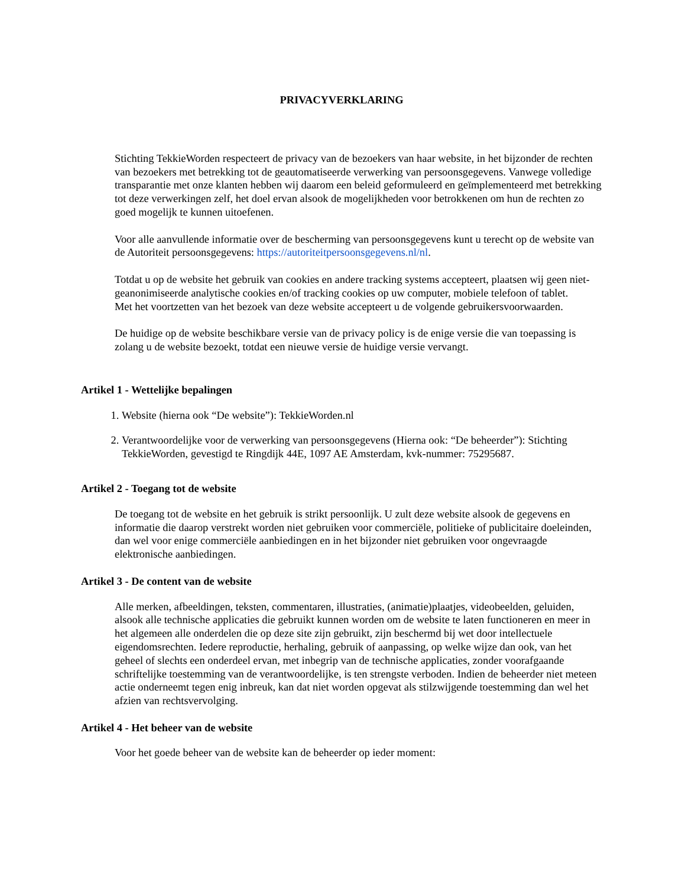PRIVACYVERKLARING
Stichting TekkieWorden respecteert de privacy van de bezoekers van haar website, in het bijzonder de rechten van bezoekers met betrekking tot de geautomatiseerde verwerking van persoonsgegevens. Vanwege volledige transparantie met onze klanten hebben wij daarom een beleid geformuleerd en geïmplementeerd met betrekking tot deze verwerkingen zelf, het doel ervan alsook de mogelijkheden voor betrokkenen om hun de rechten zo goed mogelijk te kunnen uitoefenen.
Voor alle aanvullende informatie over de bescherming van persoonsgegevens kunt u terecht op de website van de Autoriteit persoonsgegevens: https://autoriteitpersoonsgegevens.nl/nl.
Totdat u op de website het gebruik van cookies en andere tracking systems accepteert, plaatsen wij geen niet-geanonimiseerde analytische cookies en/of tracking cookies op uw computer, mobiele telefoon of tablet.
Met het voortzetten van het bezoek van deze website accepteert u de volgende gebruikersvoorwaarden.
De huidige op de website beschikbare versie van de privacy policy is de enige versie die van toepassing is zolang u de website bezoekt, totdat een nieuwe versie de huidige versie vervangt.
Artikel 1 - Wettelijke bepalingen
1. Website (hierna ook “De website”): TekkieWorden.nl
2. Verantwoordelijke voor de verwerking van persoonsgegevens (Hierna ook: “De beheerder”): Stichting TekkieWorden, gevestigd te Ringdijk 44E, 1097 AE Amsterdam, kvk-nummer: 75295687.
Artikel 2 - Toegang tot de website
De toegang tot de website en het gebruik is strikt persoonlijk. U zult deze website alsook de gegevens en informatie die daarop verstrekt worden niet gebruiken voor commerciële, politieke of publicitaire doeleinden, dan wel voor enige commerciële aanbiedingen en in het bijzonder niet gebruiken voor ongevraagde elektronische aanbiedingen.
Artikel 3 - De content van de website
Alle merken, afbeeldingen, teksten, commentaren, illustraties, (animatie)plaatjes, videobeelden, geluiden, alsook alle technische applicaties die gebruikt kunnen worden om de website te laten functioneren en meer in het algemeen alle onderdelen die op deze site zijn gebruikt, zijn beschermd bij wet door intellectuele eigendomsrechten. Iedere reproductie, herhaling, gebruik of aanpassing, op welke wijze dan ook, van het geheel of slechts een onderdeel ervan, met inbegrip van de technische applicaties, zonder voorafgaande schriftelijke toestemming van de verantwoordelijke, is ten strengste verboden. Indien de beheerder niet meteen actie onderneemt tegen enig inbreuk, kan dat niet worden opgevat als stilzwijgende toestemming dan wel het afzien van rechtsvervolging.
Artikel 4 - Het beheer van de website
Voor het goede beheer van de website kan de beheerder op ieder moment: